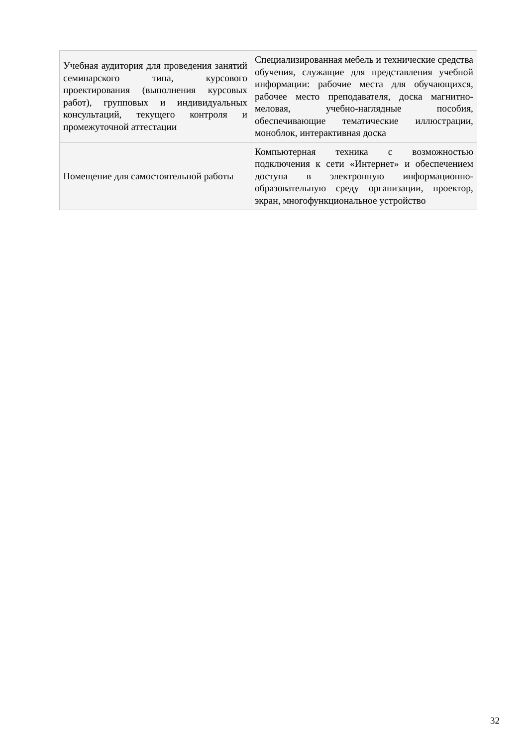| Учебная аудитория для проведения занятий семинарского типа, курсового проектирования (выполнения курсовых работ), групповых и индивидуальных консультаций, текущего контроля и промежуточной аттестации | Специализированная мебель и технические средства обучения, служащие для представления учебной информации: рабочие места для обучающихся, рабочее место преподавателя, доска магнитно-меловая, учебно-наглядные пособия, обеспечивающие тематические иллюстрации, моноблок, интерактивная доска |
| Помещение для самостоятельной работы | Компьютерная техника с возможностью подключения к сети «Интернет» и обеспечением доступа в электронную информационно-образовательную среду организации, проектор, экран, многофункциональное устройство |
32